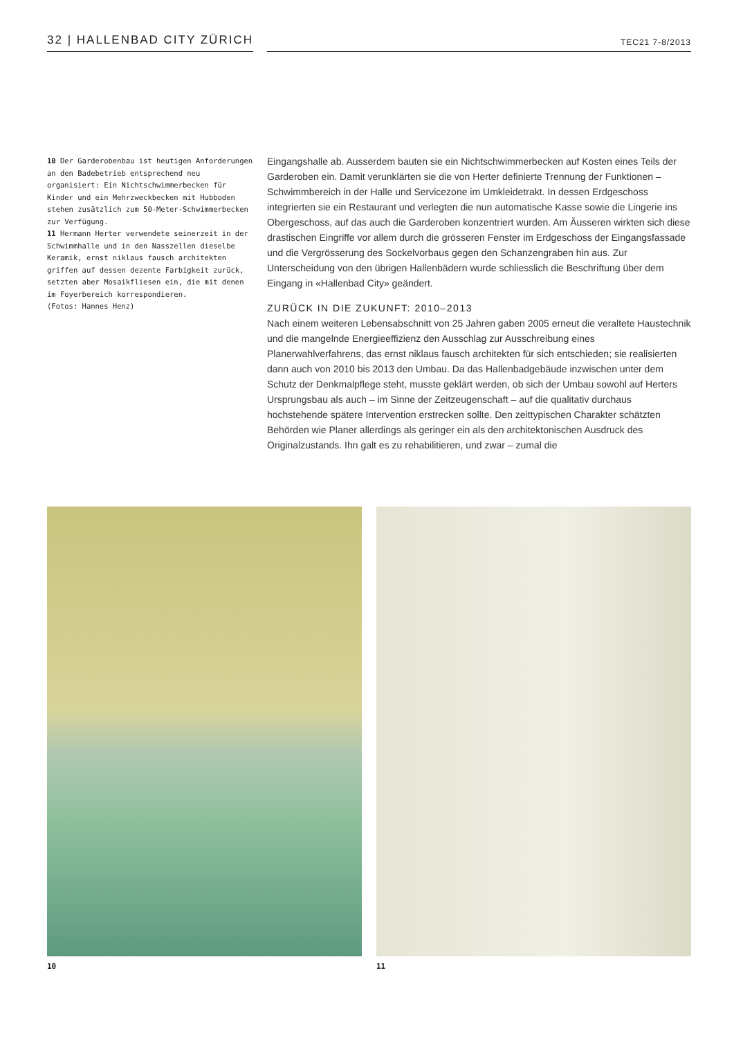32 | HALLENBAD CITY ZÜRICH
TEC21 7-8/2013
10 Der Garderobenbau ist heutigen Anforderungen an den Badebetrieb entsprechend neu organisiert: Ein Nichtschwimmerbecken für Kinder und ein Mehrzweckbecken mit Hubboden stehen zusätzlich zum 50-Meter-Schwimmerbecken zur Verfügung.
11 Hermann Herter verwendete seinerzeit in der Schwimmhalle und in den Nasszellen dieselbe Keramik, ernst niklaus fausch architekten griffen auf dessen dezente Farbigkeit zurück, setzten aber Mosaikfliesen ein, die mit denen im Foyerbereich korrespondieren.
(Fotos: Hannes Henz)
Eingangshalle ab. Ausserdem bauten sie ein Nichtschwimmerbecken auf Kosten eines Teils der Garderoben ein. Damit verunklärten sie die von Herter definierte Trennung der Funktionen – Schwimmbereich in der Halle und Servicezone im Umkleidetrakt. In dessen Erdgeschoss integrierten sie ein Restaurant und verlegten die nun automatische Kasse sowie die Lingerie ins Obergeschoss, auf das auch die Garderoben konzentriert wurden. Am Äusseren wirkten sich diese drastischen Eingriffe vor allem durch die grösseren Fenster im Erdgeschoss der Eingangsfassade und die Vergrösserung des Sockelvorbaus gegen den Schanzengraben hin aus. Zur Unterscheidung von den übrigen Hallenbädern wurde schliesslich die Beschriftung über dem Eingang in «Hallenbad City» geändert.
ZURÜCK IN DIE ZUKUNFT: 2010–2013
Nach einem weiteren Lebensabschnitt von 25 Jahren gaben 2005 erneut die veraltete Haustechnik und die mangelnde Energieeffizienz den Ausschlag zur Ausschreibung eines Planerwahlverfahrens, das ernst niklaus fausch architekten für sich entschieden; sie realisierten dann auch von 2010 bis 2013 den Umbau. Da das Hallenbadgebäude inzwischen unter dem Schutz der Denkmalpflege steht, musste geklärt werden, ob sich der Umbau sowohl auf Herters Ursprungsbau als auch – im Sinne der Zeitzeugenschaft – auf die qualitativ durchaus hochstehende spätere Intervention erstrecken sollte. Den zeittypischen Charakter schätzten Behörden wie Planer allerdings als geringer ein als den architektonischen Ausdruck des Originalzustands. Ihn galt es zu rehabilitieren, und zwar – zumal die
10 11